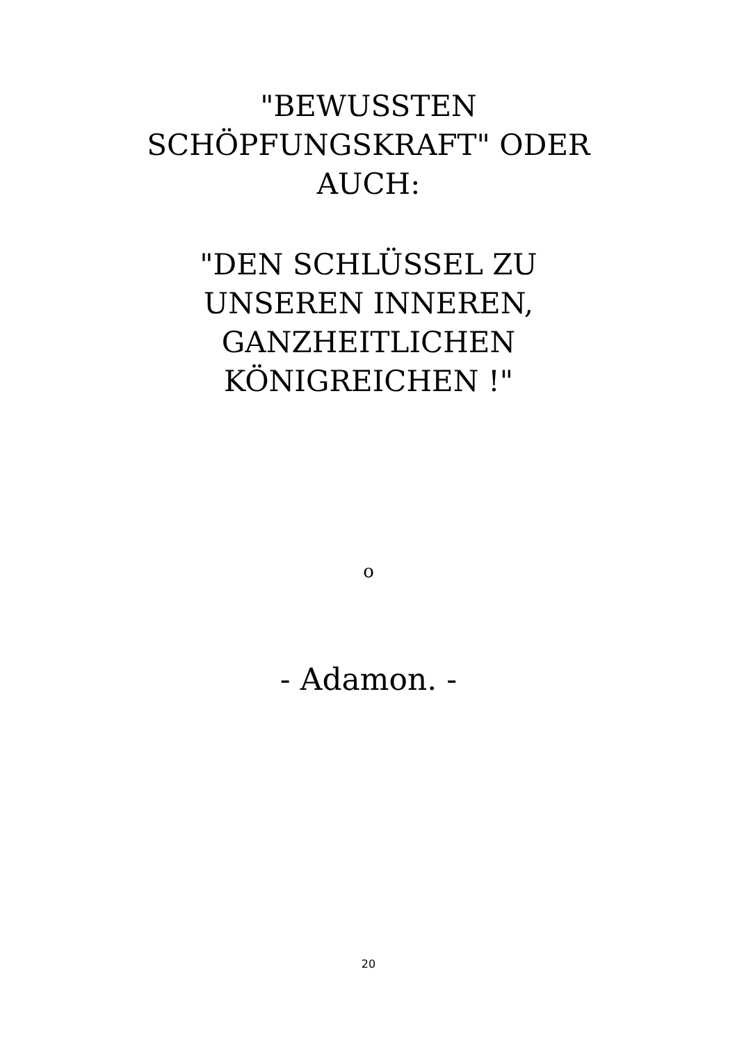"BEWUSSTEN SCHÖPFUNGSKRAFT" ODER AUCH:
"DEN SCHLÜSSEL ZU UNSEREN INNEREN, GANZHEITLICHEN KÖNIGREICHEN !"
o
- Adamon. -
20